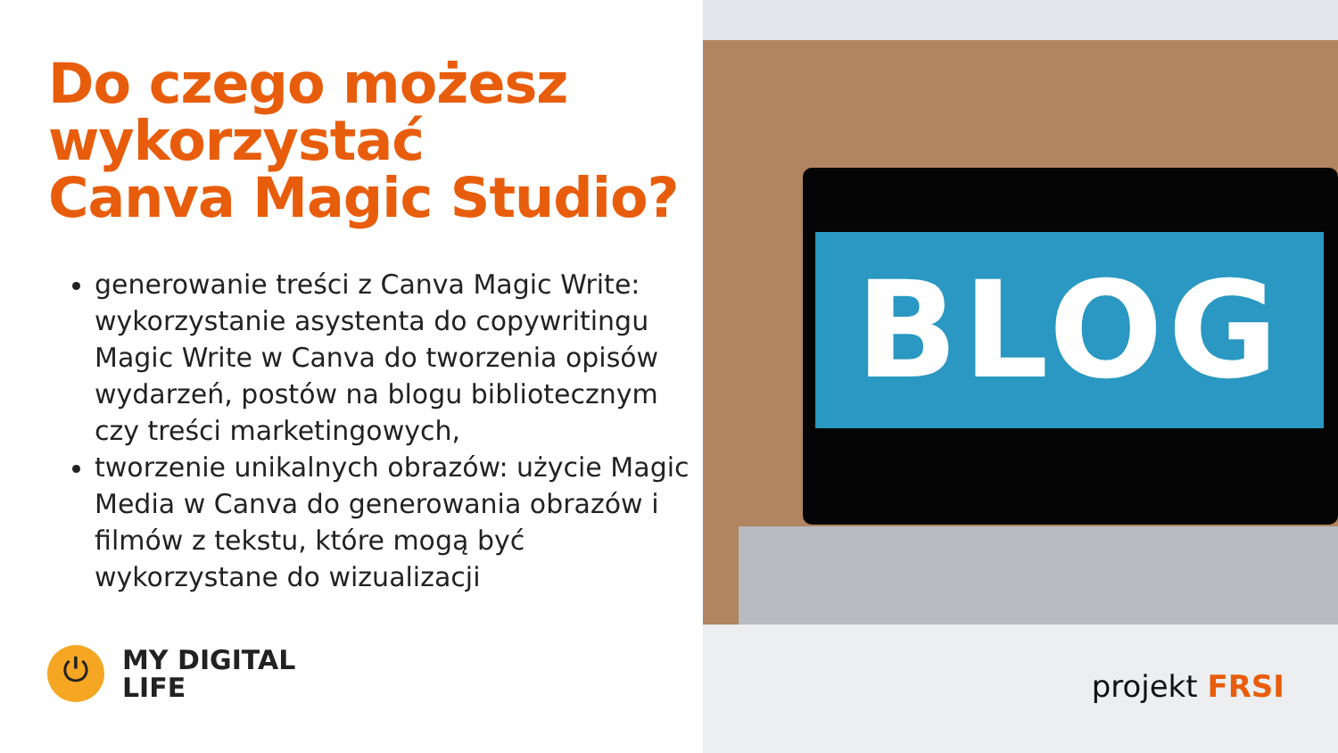Do czego możesz
wykorzystać
Canva Magic Studio?
generowanie treści z Canva Magic Write: wykorzystanie asystenta do copywritingu Magic Write w Canva do tworzenia opisów wydarzeń, postów na blogu bibliotecznym czy treści marketingowych,
tworzenie unikalnych obrazów: użycie Magic Media w Canva do generowania obrazów i filmów z tekstu, które mogą być wykorzystane do wizualizacji
⏻
MY DIGITAL
LIFE
BLOG
projekt FRSI